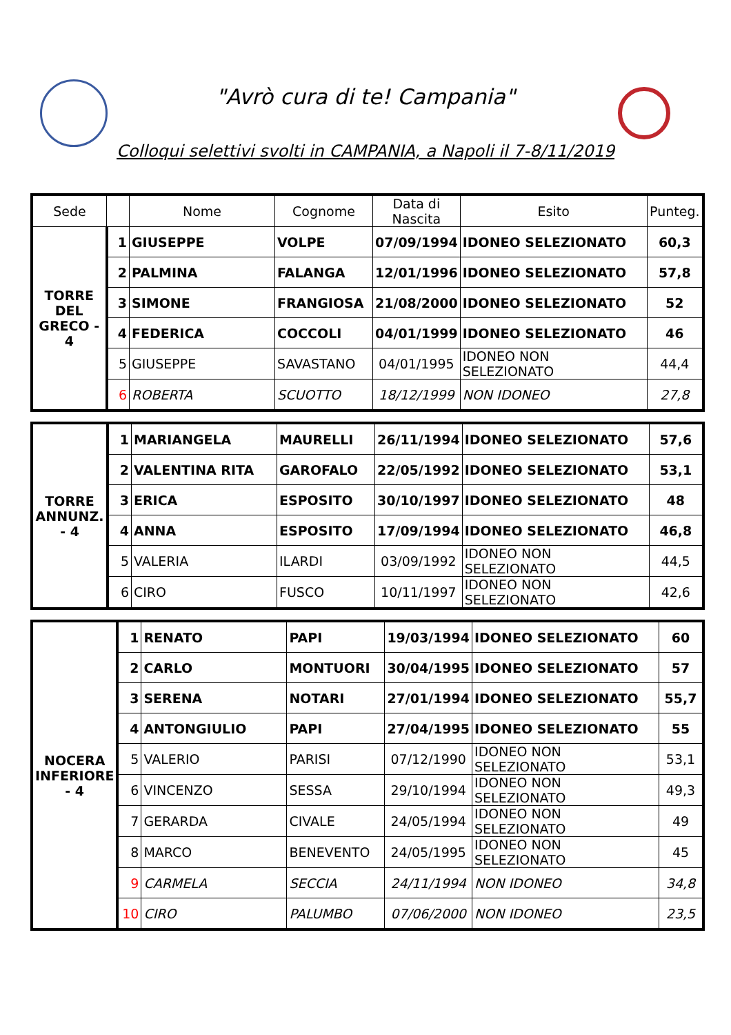"Avrò cura di te! Campania"
Colloqui selettivi svolti in CAMPANIA, a Napoli il 7-8/11/2019
| Sede | | Nome | Cognome | Data di Nascita | Esito | Punteg. |
| --- | --- | --- | --- | --- | --- | --- |
| TORRE DEL GRECO - 4 | 1 | GIUSEPPE | VOLPE | 07/09/1994 | IDONEO SELEZIONATO | 60,3 |
| | 2 | PALMINA | FALANGA | 12/01/1996 | IDONEO SELEZIONATO | 57,8 |
| | 3 | SIMONE | FRANGIOSA | 21/08/2000 | IDONEO SELEZIONATO | 52 |
| | 4 | FEDERICA | COCCOLI | 04/01/1999 | IDONEO SELEZIONATO | 46 |
| | 5 | GIUSEPPE | SAVASTANO | 04/01/1995 | IDONEO NON SELEZIONATO | 44,4 |
| | 6 | ROBERTA | SCUOTTO | 18/12/1999 | NON IDONEO | 27,8 |
| TORRE ANNUNZ. - 4 | 1 | MARIANGELA | MAURELLI | 26/11/1994 | IDONEO SELEZIONATO | 57,6 |
| | 2 | VALENTINA RITA | GAROFALO | 22/05/1992 | IDONEO SELEZIONATO | 53,1 |
| | 3 | ERICA | ESPOSITO | 30/10/1997 | IDONEO SELEZIONATO | 48 |
| | 4 | ANNA | ESPOSITO | 17/09/1994 | IDONEO SELEZIONATO | 46,8 |
| | 5 | VALERIA | ILARDI | 03/09/1992 | IDONEO NON SELEZIONATO | 44,5 |
| | 6 | CIRO | FUSCO | 10/11/1997 | IDONEO NON SELEZIONATO | 42,6 |
| NOCERA INFERIORE - 4 | 1 | RENATO | PAPI | 19/03/1994 | IDONEO SELEZIONATO | 60 |
| | 2 | CARLO | MONTUORI | 30/04/1995 | IDONEO SELEZIONATO | 57 |
| | 3 | SERENA | NOTARI | 27/01/1994 | IDONEO SELEZIONATO | 55,7 |
| | 4 | ANTONGIULIO | PAPI | 27/04/1995 | IDONEO SELEZIONATO | 55 |
| | 5 | VALERIO | PARISI | 07/12/1990 | IDONEO NON SELEZIONATO | 53,1 |
| | 6 | VINCENZO | SESSA | 29/10/1994 | IDONEO NON SELEZIONATO | 49,3 |
| | 7 | GERARDA | CIVALE | 24/05/1994 | IDONEO NON SELEZIONATO | 49 |
| | 8 | MARCO | BENEVENTO | 24/05/1995 | IDONEO NON SELEZIONATO | 45 |
| | 9 | CARMELA | SECCIA | 24/11/1994 | NON IDONEO | 34,8 |
| | 10 | CIRO | PALUMBO | 07/06/2000 | NON IDONEO | 23,5 |